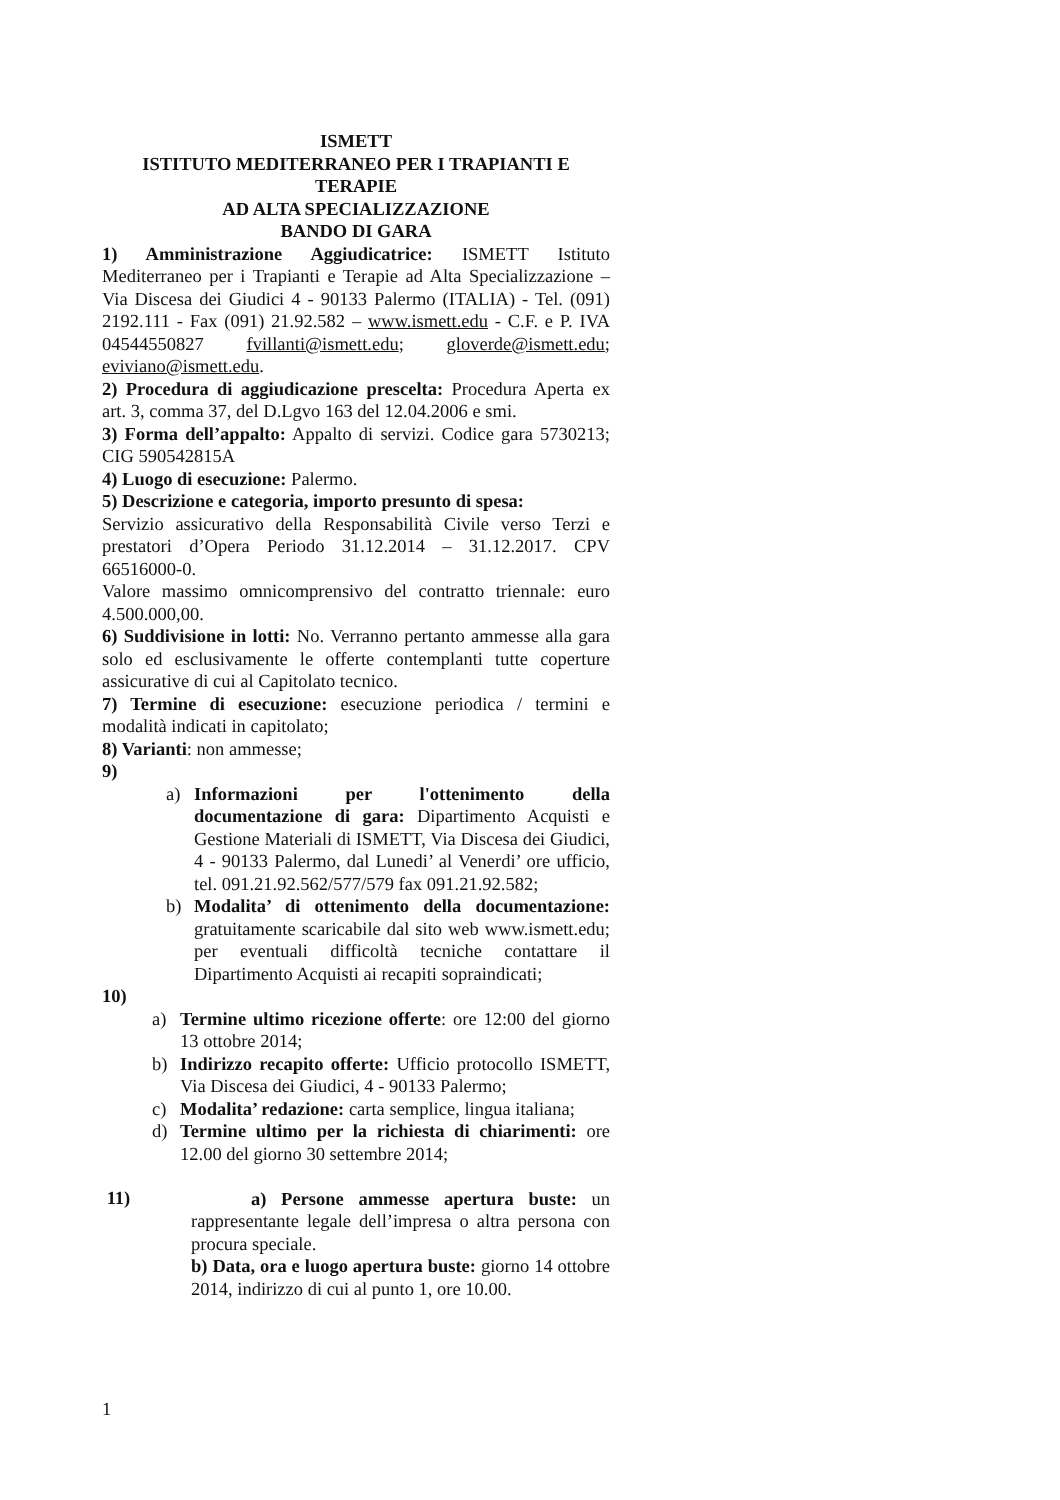ISMETT
ISTITUTO MEDITERRANEO PER I TRAPIANTI E TERAPIE
AD ALTA SPECIALIZZAZIONE
BANDO DI GARA
1) Amministrazione Aggiudicatrice: ISMETT Istituto Mediterraneo per i Trapianti e Terapie ad Alta Specializzazione – Via Discesa dei Giudici 4 - 90133 Palermo (ITALIA) - Tel. (091) 2192.111 - Fax (091) 21.92.582 – www.ismett.edu - C.F. e P. IVA 04544550827 fvillanti@ismett.edu; gloverde@ismett.edu; eviviano@ismett.edu.
2) Procedura di aggiudicazione prescelta: Procedura Aperta ex art. 3, comma 37, del D.Lgvo 163 del 12.04.2006 e smi.
3) Forma dell’appalto: Appalto di servizi. Codice gara 5730213; CIG 590542815A
4) Luogo di esecuzione: Palermo.
5) Descrizione e categoria, importo presunto di spesa:
Servizio assicurativo della Responsabilità Civile verso Terzi e prestatori d’Opera Periodo 31.12.2014 – 31.12.2017. CPV 66516000-0.
Valore massimo omnicomprensivo del contratto triennale: euro 4.500.000,00.
6) Suddivisione in lotti: No. Verranno pertanto ammesse alla gara solo ed esclusivamente le offerte contemplanti tutte coperture assicurative di cui al Capitolato tecnico.
7) Termine di esecuzione: esecuzione periodica / termini e modalità indicati in capitolato;
8) Varianti: non ammesse;
9)
a) Informazioni per l'ottenimento della documentazione di gara: Dipartimento Acquisti e Gestione Materiali di ISMETT, Via Discesa dei Giudici, 4 - 90133 Palermo, dal Lunedi’ al Venerdi’ ore ufficio, tel. 091.21.92.562/577/579 fax 091.21.92.582;
b) Modalita’ di ottenimento della documentazione: gratuitamente scaricabile dal sito web www.ismett.edu; per eventuali difficoltà tecniche contattare il Dipartimento Acquisti ai recapiti sopraindicati;
10)
a) Termine ultimo ricezione offerte: ore 12:00 del giorno 13 ottobre 2014;
b) Indirizzo recapito offerte: Ufficio protocollo ISMETT, Via Discesa dei Giudici, 4 - 90133 Palermo;
c) Modalita’ redazione: carta semplice, lingua italiana;
d) Termine ultimo per la richiesta di chiarimenti: ore 12.00 del giorno 30 settembre 2014;
11)
a) Persone ammesse apertura buste: un rappresentante legale dell’impresa o altra persona con procura speciale.
b) Data, ora e luogo apertura buste: giorno 14 ottobre 2014, indirizzo di cui al punto 1, ore 10.00.
1